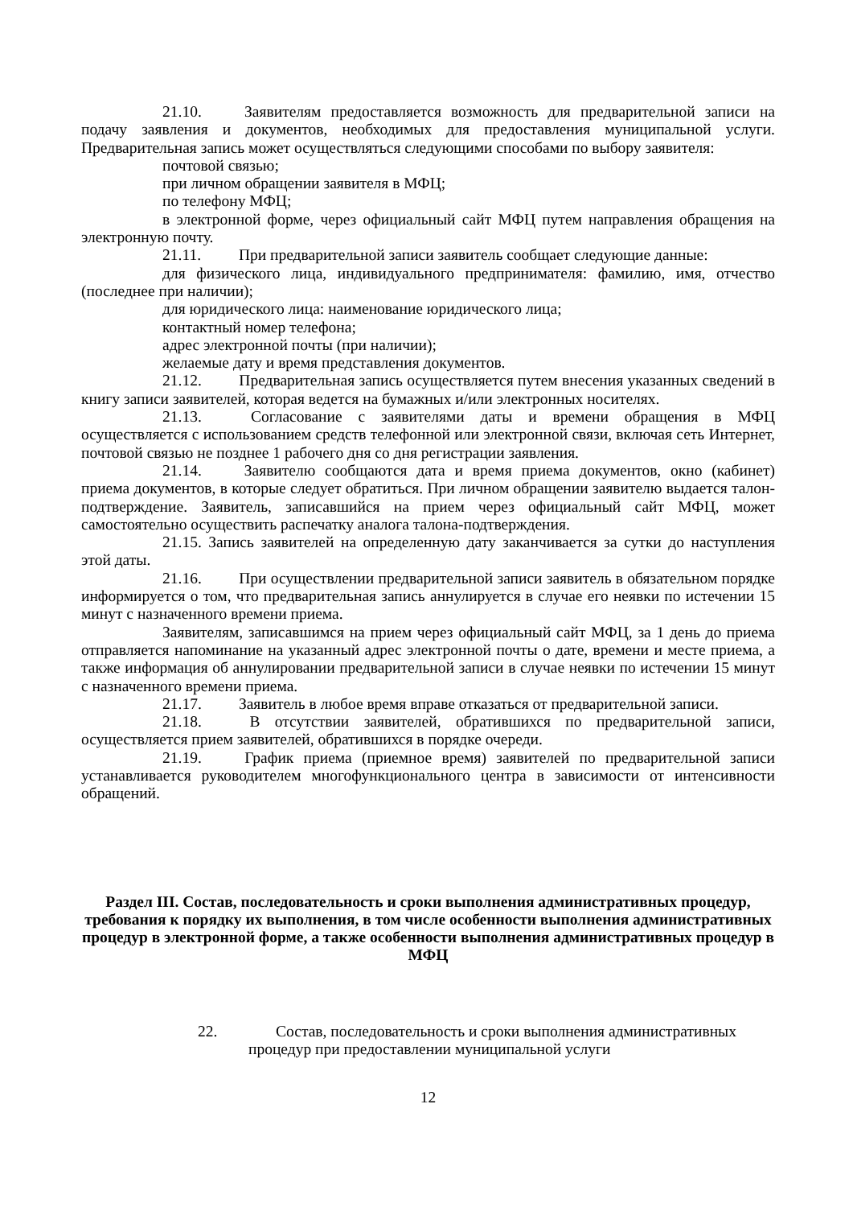21.10. Заявителям предоставляется возможность для предварительной записи на подачу заявления и документов, необходимых для предоставления муниципальной услуги. Предварительная запись может осуществляться следующими способами по выбору заявителя:
почтовой связью;
при личном обращении заявителя в МФЦ;
по телефону МФЦ;
в электронной форме, через официальный сайт МФЦ путем направления обращения на электронную почту.
21.11. При предварительной записи заявитель сообщает следующие данные:
для физического лица, индивидуального предпринимателя: фамилию, имя, отчество (последнее при наличии);
для юридического лица: наименование юридического лица;
контактный номер телефона;
адрес электронной почты (при наличии);
желаемые дату и время представления документов.
21.12. Предварительная запись осуществляется путем внесения указанных сведений в книгу записи заявителей, которая ведется на бумажных и/или электронных носителях.
21.13. Согласование с заявителями даты и времени обращения в МФЦ осуществляется с использованием средств телефонной или электронной связи, включая сеть Интернет, почтовой связью не позднее 1 рабочего дня со дня регистрации заявления.
21.14. Заявителю сообщаются дата и время приема документов, окно (кабинет) приема документов, в которые следует обратиться. При личном обращении заявителю выдается талон-подтверждение. Заявитель, записавшийся на прием через официальный сайт МФЦ, может самостоятельно осуществить распечатку аналога талона-подтверждения.
21.15. Запись заявителей на определенную дату заканчивается за сутки до наступления этой даты.
21.16. При осуществлении предварительной записи заявитель в обязательном порядке информируется о том, что предварительная запись аннулируется в случае его неявки по истечении 15 минут с назначенного времени приема.
Заявителям, записавшимся на прием через официальный сайт МФЦ, за 1 день до приема отправляется напоминание на указанный адрес электронной почты о дате, времени и месте приема, а также информация об аннулировании предварительной записи в случае неявки по истечении 15 минут с назначенного времени приема.
21.17. Заявитель в любое время вправе отказаться от предварительной записи.
21.18. В отсутствии заявителей, обратившихся по предварительной записи, осуществляется прием заявителей, обратившихся в порядке очереди.
21.19. График приема (приемное время) заявителей по предварительной записи устанавливается руководителем многофункционального центра в зависимости от интенсивности обращений.
Раздел III. Состав, последовательность и сроки выполнения административных процедур, требования к порядку их выполнения, в том числе особенности выполнения административных процедур в электронной форме, а также особенности выполнения административных процедур в МФЦ
22. Состав, последовательность и сроки выполнения административных
процедур при предоставлении муниципальной услуги
12